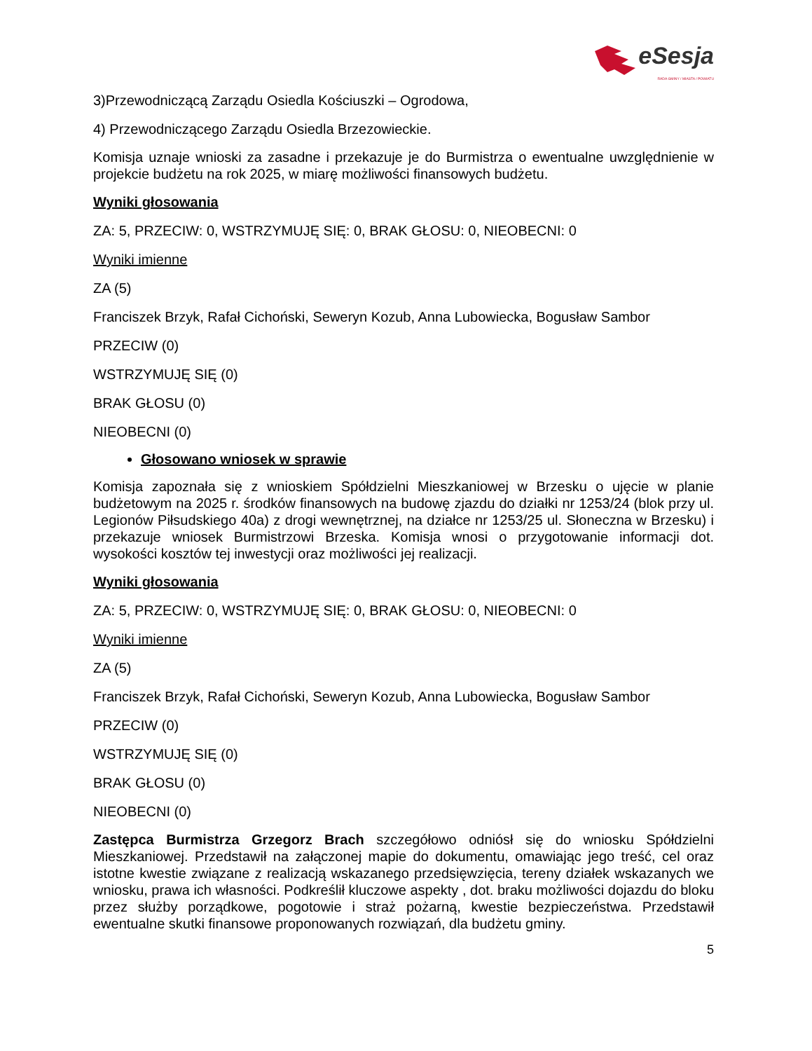eSesja
RADA GMINY / MIASTA / POWIATU
3)Przewodniczącą Zarządu Osiedla Kościuszki – Ogrodowa,
4) Przewodniczącego Zarządu Osiedla Brzezowieckie.
Komisja uznaje wnioski za zasadne i przekazuje je do Burmistrza o ewentualne uwzględnienie w projekcie budżetu na rok 2025, w miarę możliwości finansowych budżetu.
Wyniki głosowania
ZA: 5, PRZECIW: 0, WSTRZYMUJĘ SIĘ: 0, BRAK GŁOSU: 0, NIEOBECNI: 0
Wyniki imienne
ZA (5)
Franciszek Brzyk, Rafał Cichoński, Seweryn Kozub, Anna Lubowiecka, Bogusław Sambor
PRZECIW (0)
WSTRZYMUJĘ SIĘ (0)
BRAK GŁOSU (0)
NIEOBECNI (0)
Głosowano wniosek w sprawie
Komisja zapoznała się z wnioskiem Spółdzielni Mieszkaniowej w Brzesku o ujęcie w planie budżetowym na 2025 r. środków finansowych na budowę zjazdu do działki nr 1253/24 (blok przy ul. Legionów Piłsudskiego 40a) z drogi wewnętrznej, na działce nr 1253/25 ul. Słoneczna w Brzesku) i przekazuje wniosek Burmistrzowi Brzeska. Komisja wnosi o przygotowanie informacji dot. wysokości kosztów tej inwestycji oraz możliwości jej realizacji.
Wyniki głosowania
ZA: 5, PRZECIW: 0, WSTRZYMUJĘ SIĘ: 0, BRAK GŁOSU: 0, NIEOBECNI: 0
Wyniki imienne
ZA (5)
Franciszek Brzyk, Rafał Cichoński, Seweryn Kozub, Anna Lubowiecka, Bogusław Sambor
PRZECIW (0)
WSTRZYMUJĘ SIĘ (0)
BRAK GŁOSU (0)
NIEOBECNI (0)
Zastępca Burmistrza Grzegorz Brach szczegółowo odniósł się do wniosku Spółdzielni Mieszkaniowej. Przedstawił na załączonej mapie do dokumentu, omawiając jego treść, cel oraz istotne kwestie związane z realizacją wskazanego przedsięwzięcia, tereny działek wskazanych we wniosku, prawa ich własności. Podkreślił kluczowe aspekty , dot. braku możliwości dojazdu do bloku przez służby porządkowe, pogotowie i straż pożarną, kwestie bezpieczeństwa. Przedstawił ewentualne skutki finansowe proponowanych rozwiązań, dla budżetu gminy.
5